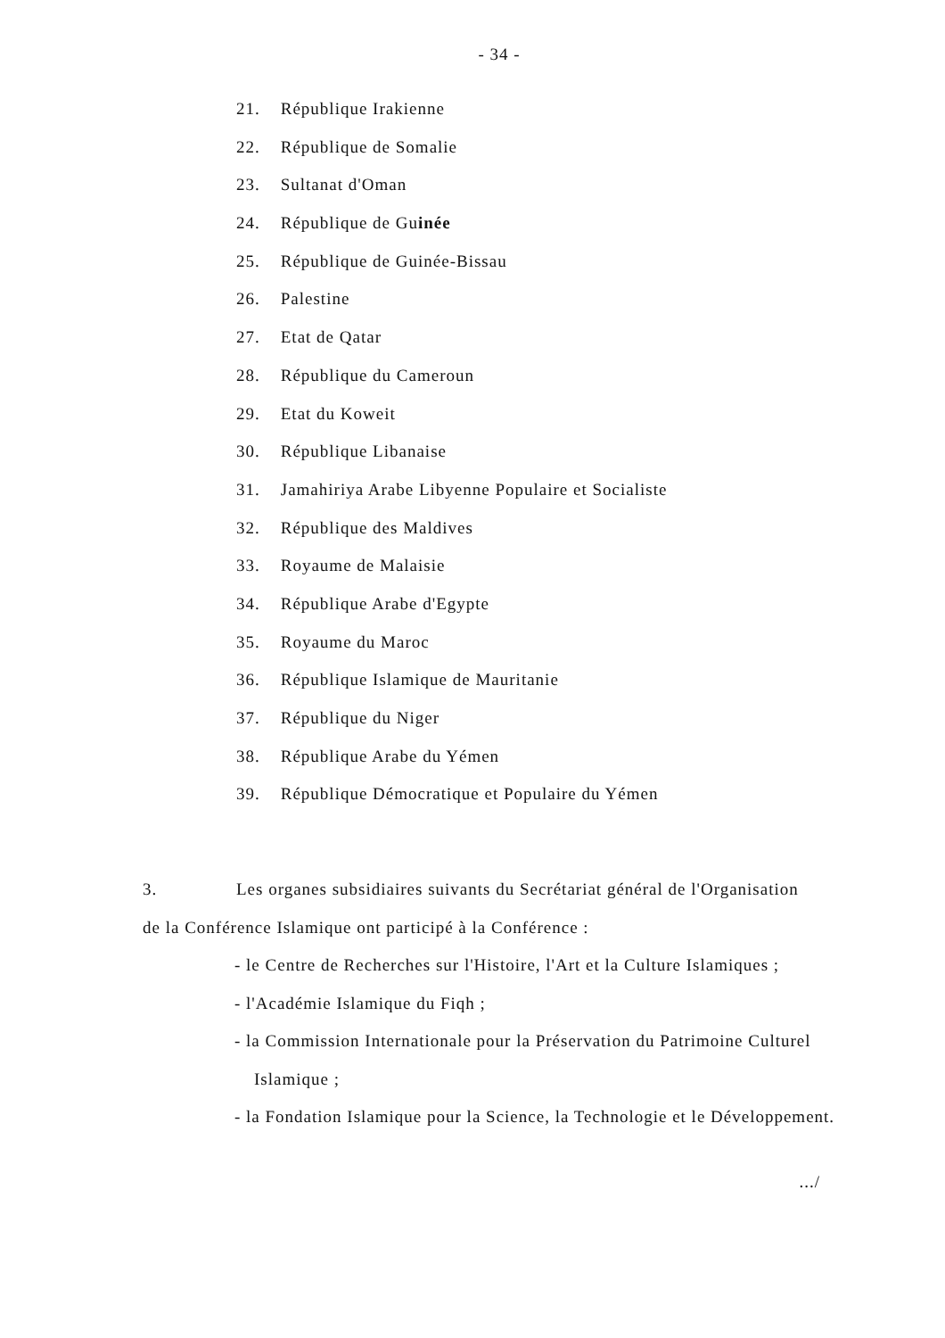- 34 -
21. République Irakienne
22. République de Somalie
23. Sultanat d'Oman
24. République de Guinée
25. République de Guinée-Bissau
26. Palestine
27. Etat de Qatar
28. République du Cameroun
29. Etat du Koweit
30. République Libanaise
31. Jamahiriya Arabe Libyenne Populaire et Socialiste
32. République des Maldives
33. Royaume de Malaisie
34. République Arabe d'Egypte
35. Royaume du Maroc
36. République Islamique de Mauritanie
37. République du Niger
38. République Arabe du Yémen
39. République Démocratique et Populaire du Yémen
3. Les organes subsidiaires suivants du Secrétariat général de l'Organisation de la Conférence Islamique ont participé à la Conférence :
- le Centre de Recherches sur l'Histoire, l'Art et la Culture Islamiques ;
- l'Académie Islamique du Fiqh ;
- la Commission Internationale pour la Préservation du Patrimoine Culturel Islamique ;
- la Fondation Islamique pour la Science, la Technologie et le Développement.
.../